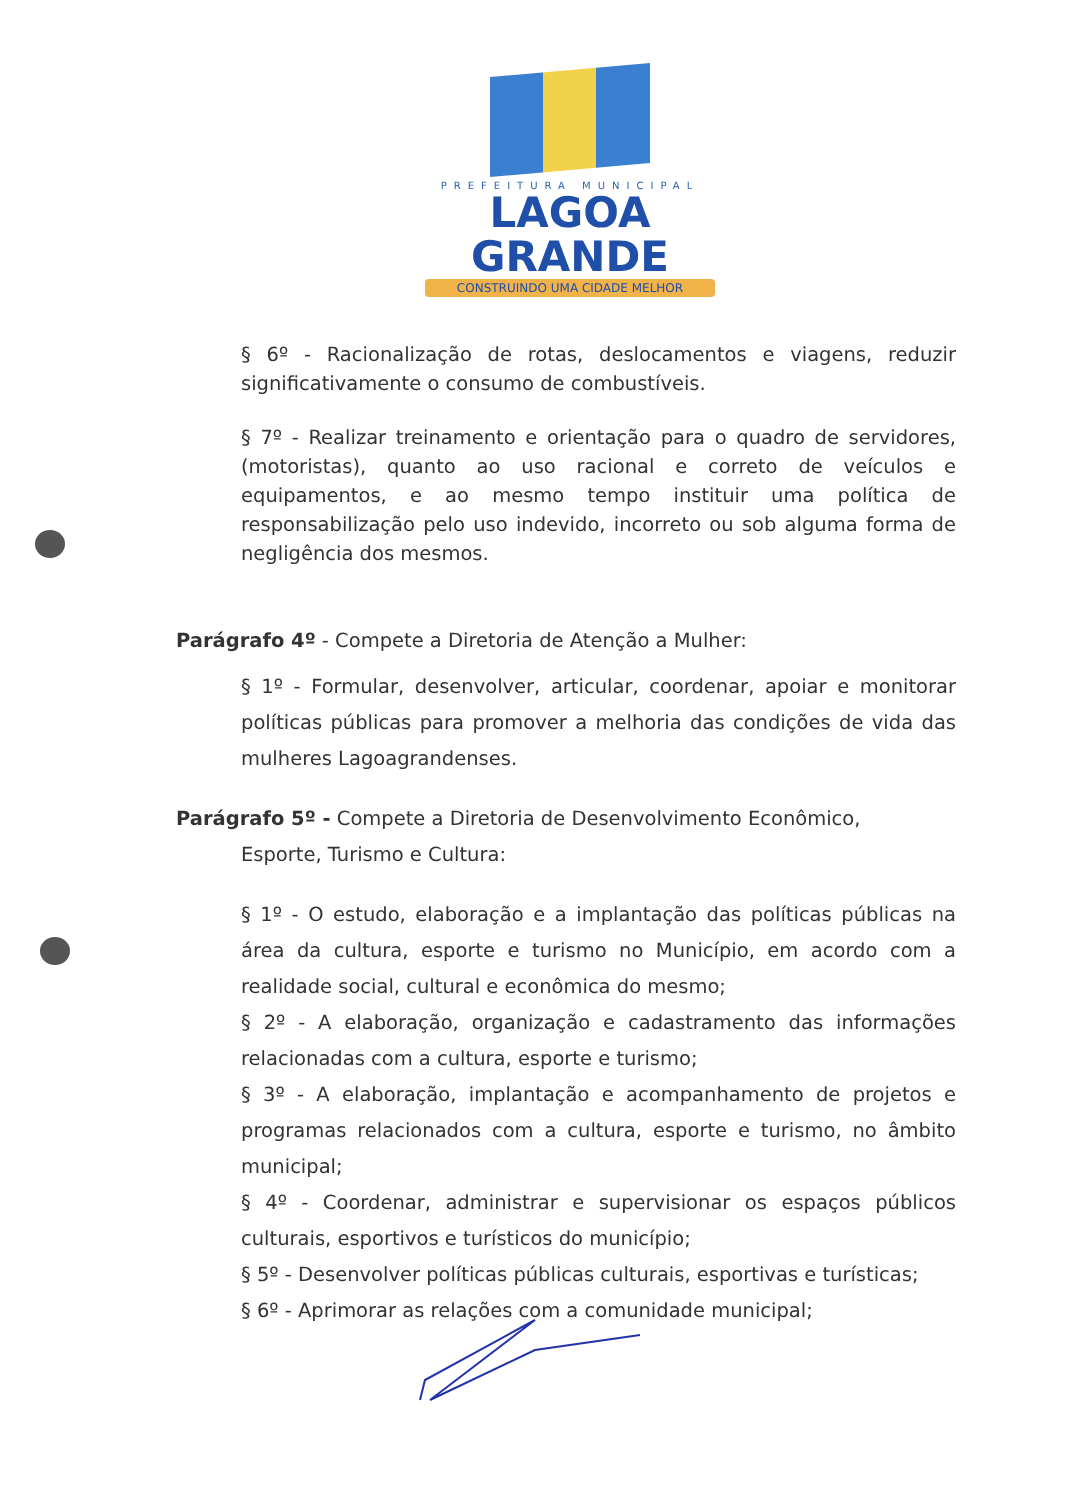PREFEITURA MUNICIPAL
LAGOA GRANDE
CONSTRUINDO UMA CIDADE MELHOR
§ 6º - Racionalização de rotas, deslocamentos e viagens, reduzir significativamente o consumo de combustíveis.
§ 7º - Realizar treinamento e orientação para o quadro de servidores, (motoristas), quanto ao uso racional e correto de veículos e equipamentos, e ao mesmo tempo instituir uma política de responsabilização pelo uso indevido, incorreto ou sob alguma forma de negligência dos mesmos.
Parágrafo 4º - Compete a Diretoria de Atenção a Mulher:
§ 1º - Formular, desenvolver, articular, coordenar, apoiar e monitorar políticas públicas para promover a melhoria das condições de vida das mulheres Lagoagrandenses.
Parágrafo 5º - Compete a Diretoria de Desenvolvimento Econômico,
Esporte, Turismo e Cultura:
§ 1º - O estudo, elaboração e a implantação das políticas públicas na área da cultura, esporte e turismo no Município, em acordo com a realidade social, cultural e econômica do mesmo;
§ 2º - A elaboração, organização e cadastramento das informações relacionadas com a cultura, esporte e turismo;
§ 3º - A elaboração, implantação e acompanhamento de projetos e programas relacionados com a cultura, esporte e turismo, no âmbito municipal;
§ 4º - Coordenar, administrar e supervisionar os espaços públicos culturais, esportivos e turísticos do município;
§ 5º - Desenvolver políticas públicas culturais, esportivas e turísticas;
§ 6º - Aprimorar as relações com a comunidade municipal;